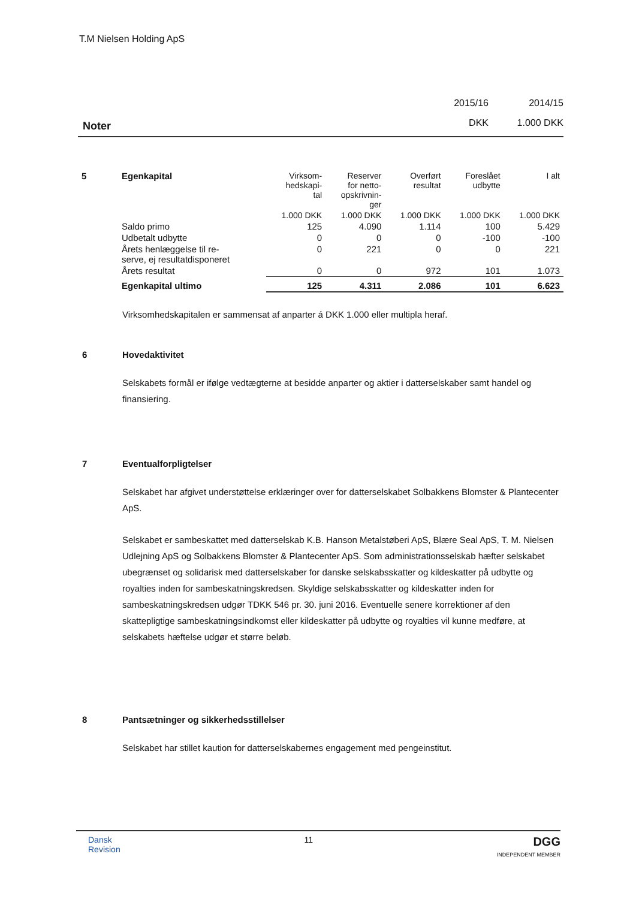T.M Nielsen Holding ApS
Noter
2015/16
DKK
2014/15
1.000 DKK
| 5 | Egenkapital | Virksom- hedskapi- tal | Reserver for netto- opskrivnin- ger | Overført resultat | Foreslået udbytte | I alt |
| | | 1.000 DKK | 1.000 DKK | 1.000 DKK | 1.000 DKK | 1.000 DKK |
| | Saldo primo | 125 | 4.090 | 1.114 | 100 | 5.429 |
| | Udbetalt udbytte | 0 | 0 | 0 | -100 | -100 |
| | Årets henlæggelse til re- serve, ej resultatdisponeret | 0 | 221 | 0 | 0 | 221 |
| | Årets resultat | 0 | 0 | 972 | 101 | 1.073 |
| | Egenkapital ultimo | 125 | 4.311 | 2.086 | 101 | 6.623 |
Virksomhedskapitalen er sammensat af anparter á DKK 1.000 eller multipla heraf.
6 Hovedaktivitet
Selskabets formål er ifølge vedtægterne at besidde anparter og aktier i datterselskaber samt handel og finansiering.
7 Eventualforpligtelser
Selskabet har afgivet understøttelse erklæringer over for datterselskabet Solbakkens Blomster & Plantecenter ApS.
Selskabet er sambeskattet med datterselskab K.B. Hanson Metalstøberi ApS, Blære Seal ApS, T. M. Nielsen Udlejning ApS og Solbakkens Blomster & Plantecenter ApS. Som administrationsselskab hæfter selskabet ubegrænset og solidarisk med datterselskaber for danske selskabsskatter og kildeskatter på udbytte og royalties inden for sambeskatningskredsen. Skyldige selskabsskatter og kildeskatter inden for sambeskatningskredsen udgør TDKK 546 pr. 30. juni 2016. Eventuelle senere korrektioner af den skattepligtige sambeskatningsindkomst eller kildeskatter på udbytte og royalties vil kunne medføre, at selskabets hæftelse udgør et større beløb.
8 Pantsætninger og sikkerhedsstillelser
Selskabet har stillet kaution for datterselskabernes engagement med pengeinstitut.
Dansk
Revision
11
DGG
INDEPENDENT MEMBER